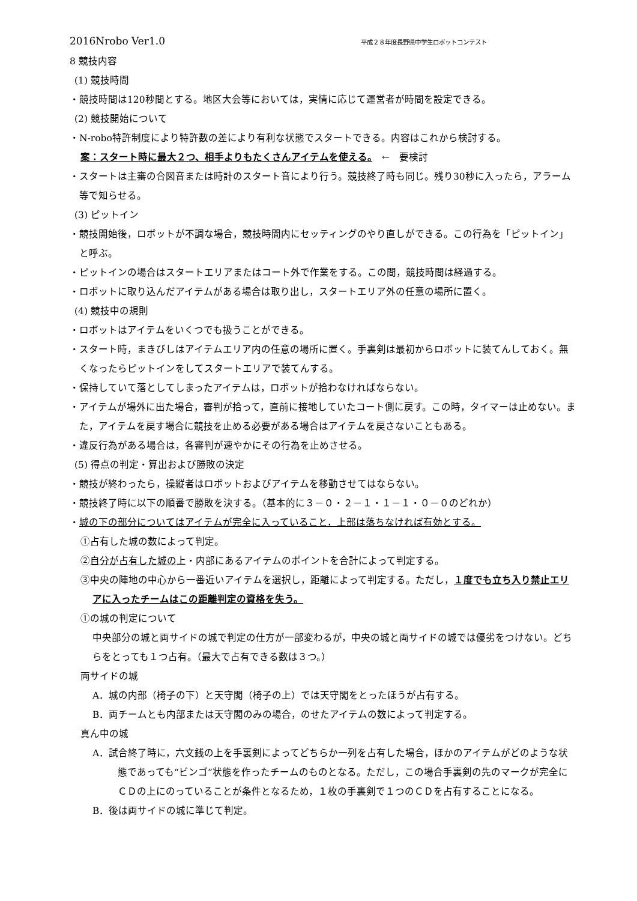2016Nrobo Ver1.0 平成２８年度長野県中学生ロボットコンテスト
8 競技内容
(1) 競技時間
・競技時間は120秒間とする。地区大会等においては，実情に応じて運営者が時間を設定できる。
(2) 競技開始について
・N-robo特許制度により特許数の差により有利な状態でスタートできる。内容はこれから検討する。
案：スタート時に最大２つ、相手よりもたくさんアイテムを使える。　←　要検討
・スタートは主審の合図音または時計のスタート音により行う。競技終了時も同じ。残り30秒に入ったら，アラーム等で知らせる。
(3) ピットイン
・競技開始後，ロボットが不調な場合，競技時間内にセッティングのやり直しができる。この行為を「ピットイン」と呼ぶ。
・ピットインの場合はスタートエリアまたはコート外で作業をする。この間，競技時間は経過する。
・ロボットに取り込んだアイテムがある場合は取り出し，スタートエリア外の任意の場所に置く。
(4) 競技中の規則
・ロボットはアイテムをいくつでも扱うことができる。
・スタート時，まきびしはアイテムエリア内の任意の場所に置く。手裏剣は最初からロボットに装てんしておく。無くなったらピットインをしてスタートエリアで装てんする。
・保持していて落としてしまったアイテムは，ロボットが拾わなければならない。
・アイテムが場外に出た場合，審判が拾って，直前に接地していたコート側に戻す。この時，タイマーは止めない。また，アイテムを戻す場合に競技を止める必要がある場合はアイテムを戻さないこともある。
・違反行為がある場合は，各審判が速やかにその行為を止めさせる。
(5) 得点の判定・算出および勝敗の決定
・競技が終わったら，操縦者はロボットおよびアイテムを移動させてはならない。
・競技終了時に以下の順番で勝敗を決する。（基本的に３－０・２－１・１－１・０－０のどれか）
・城の下の部分についてはアイテムが完全に入っていること，上部は落ちなければ有効とする。
①占有した城の数によって判定。
②自分が占有した城の上・内部にあるアイテムのポイントを合計によって判定する。
③中央の陣地の中心から一番近いアイテムを選択し，距離によって判定する。ただし，１度でも立ち入り禁止エリアに入ったチームはこの距離判定の資格を失う。
①の城の判定について
中央部分の城と両サイドの城で判定の仕方が一部変わるが，中央の城と両サイドの城では優劣をつけない。どちらをとっても１つ占有。（最大で占有できる数は３つ。）
両サイドの城
A．城の内部（椅子の下）と天守閣（椅子の上）では天守閣をとったほうが占有する。
B．両チームとも内部または天守閣のみの場合，のせたアイテムの数によって判定する。
真ん中の城
A．試合終了時に，六文銭の上を手裏剣によってどちらか一列を占有した場合，ほかのアイテムがどのような状態であっても“ビンゴ”状態を作ったチームのものとなる。ただし，この場合手裏剣の先のマークが完全にＣＤの上にのっていることが条件となるため，１枚の手裏剣で１つのＣＤを占有することになる。
B．後は両サイドの城に準じて判定。